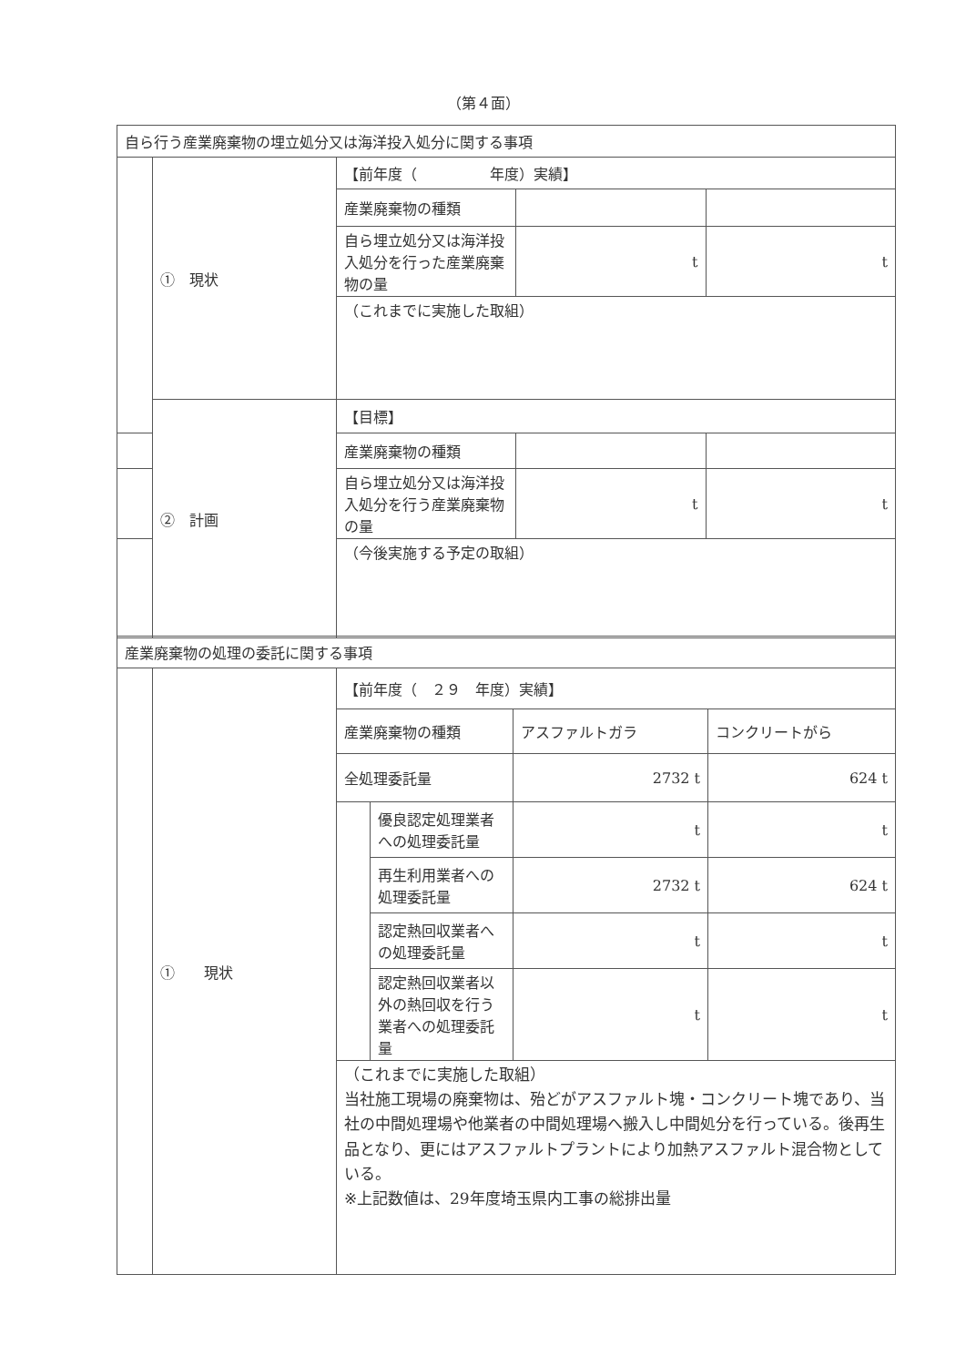（第４面）
| 自ら行う産業廃棄物の埋立処分又は海洋投入処分に関する事項 | | | | |
| | ① 現状 | 【前年度（ 年度）実績】 | | |
| | | 産業廃棄物の種類 | | |
| | | 自ら埋立処分又は海洋投入処分を行った産業廃棄物の量 | t | t |
| | | （これまでに実施した取組） | | |
| | ② 計画 | 【目標】 | | |
| | | 産業廃棄物の種類 | | |
| | | 自ら埋立処分又は海洋投入処分を行う産業廃棄物の量 | t | t |
| | | （今後実施する予定の取組） | | |
| 産業廃棄物の処理の委託に関する事項 | | | | | |
| | ① 現状 | 【前年度（ ２９ 年度）実績】 | | | |
| | | 産業廃棄物の種類 | | アスファルトガラ | コンクリートがら |
| | | 全処理委託量 | | 2732 t | 624 t |
| | | | 優良認定処理業者への処理委託量 | t | t |
| | | | 再生利用業者への処理委託量 | 2732 t | 624 t |
| | | | 認定熱回収業者への処理委託量 | t | t |
| | | | 認定熱回収業者以外の熱回収を行う業者への処理委託量 | t | t |
| | | （これまでに実施した取組） 当社施工現場の廃棄物は、殆どがアスファルト塊・コンクリート塊であり、当社の中間処理場や他業者の中間処理場へ搬入し中間処分を行っている。後再生品となり、更にはアスファルトプラントにより加熱アスファルト混合物としている。 ※上記数値は、29年度埼玉県内工事の総排出量 | | | |